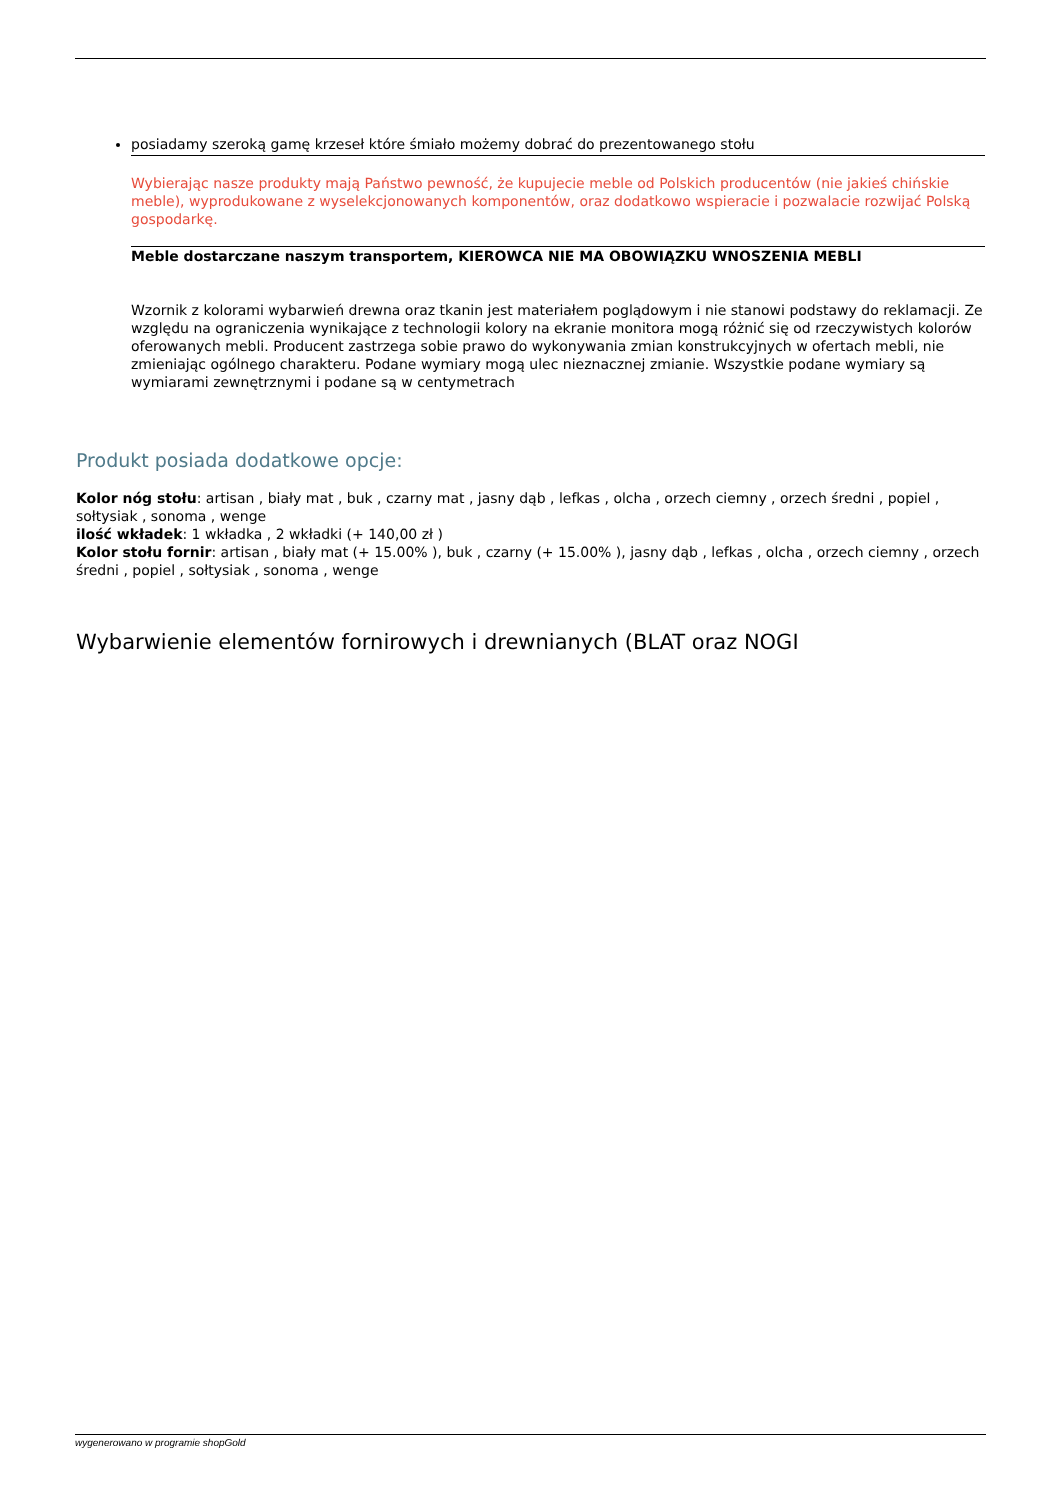posiadamy szeroką gamę krzeseł które śmiało możemy dobrać do prezentowanego stołu
Wybierając nasze produkty mają Państwo pewność, że kupujecie meble od Polskich producentów (nie jakieś chińskie meble), wyprodukowane z wyselekcjonowanych komponentów, oraz dodatkowo wspieracie i pozwalacie rozwijać Polską gospodarkę.
Meble dostarczane naszym transportem, KIEROWCA NIE MA OBOWIĄZKU WNOSZENIA MEBLI
Wzornik z kolorami wybarwień drewna oraz tkanin jest materiałem poglądowym i nie stanowi podstawy do reklamacji. Ze względu na ograniczenia wynikające z technologii kolory na ekranie monitora mogą różnić się od rzeczywistych kolorów oferowanych mebli. Producent zastrzega sobie prawo do wykonywania zmian konstrukcyjnych w ofertach mebli, nie zmieniając ogólnego charakteru. Podane wymiary mogą ulec nieznacznej zmianie. Wszystkie podane wymiary są wymiarami zewnętrznymi i podane są w centymetrach
Produkt posiada dodatkowe opcje:
Kolor nóg stołu: artisan , biały mat , buk , czarny mat , jasny dąb , lefkas , olcha , orzech ciemny , orzech średni , popiel , sołtysiak , sonoma , wenge
ilość wkładek: 1 wkładka , 2 wkładki (+ 140,00 zł )
Kolor stołu fornir: artisan , biały mat (+ 15.00% ), buk , czarny (+ 15.00% ), jasny dąb , lefkas , olcha , orzech ciemny , orzech średni , popiel , sołtysiak , sonoma , wenge
Wybarwienie elementów fornirowych i drewnianych (BLAT oraz NOGI
wygenerowano w programie shopGold